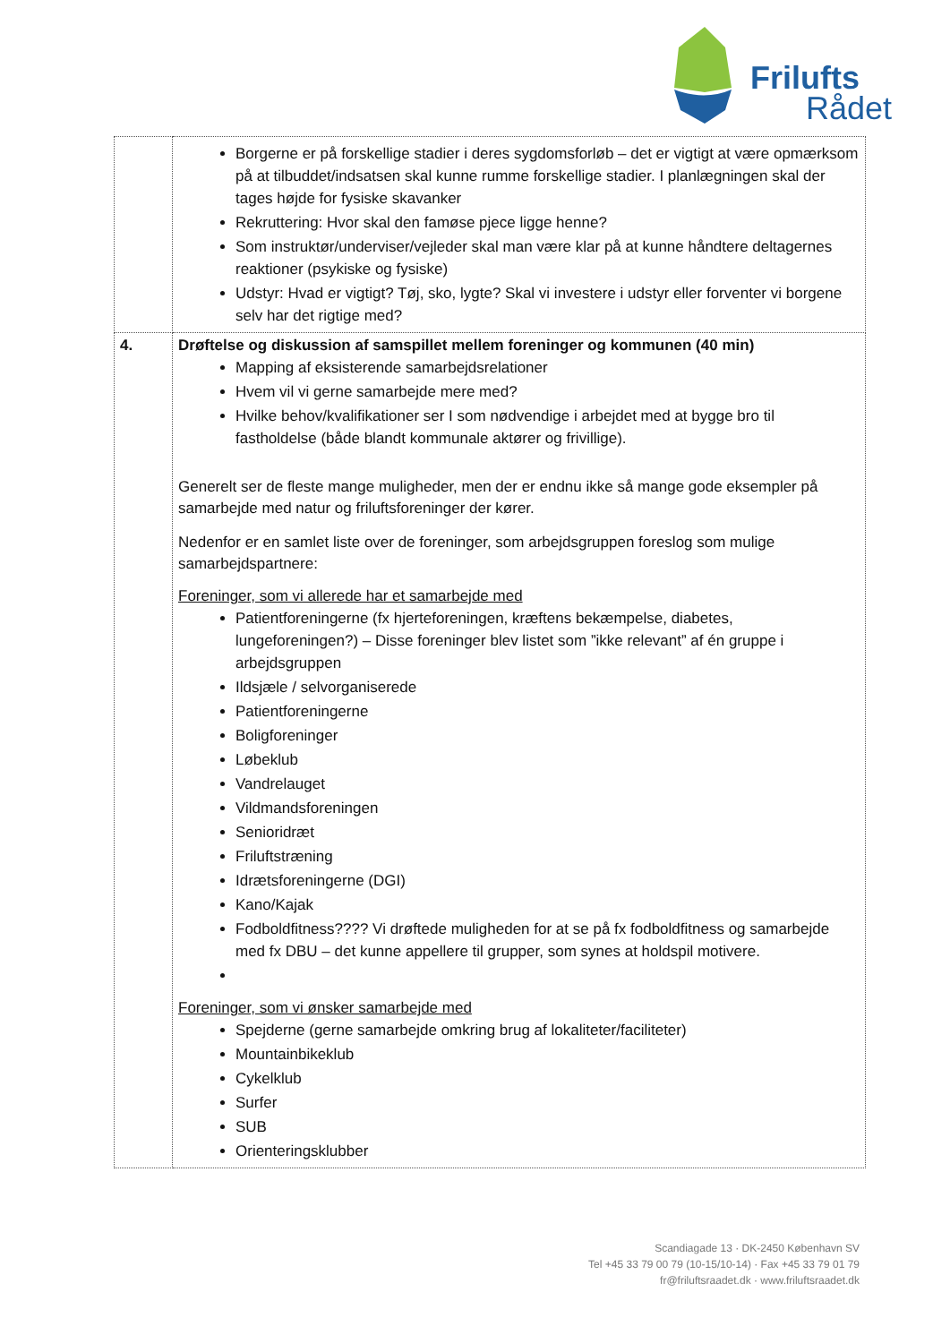Frilufts
Rådet
| | Borgerne er på forskellige stadier i deres sygdomsforløb – det er vigtigt at være opmærksom på at tilbuddet/indsatsen skal kunne rumme forskellige stadier. I planlægningen skal der tages højde for fysiske skavanker Rekruttering: Hvor skal den famøse pjece ligge henne? Som instruktør/underviser/vejleder skal man være klar på at kunne håndtere deltagernes reaktioner (psykiske og fysiske) Udstyr: Hvad er vigtigt? Tøj, sko, lygte? Skal vi investere i udstyr eller forventer vi borgene selv har det rigtige med? |
| 4. | Drøftelse og diskussion af samspillet mellem foreninger og kommunen (40 min) Mapping af eksisterende samarbejdsrelationer Hvem vil vi gerne samarbejde mere med? Hvilke behov/kvalifikationer ser I som nødvendige i arbejdet med at bygge bro til fastholdelse (både blandt kommunale aktører og frivillige). Generelt ser de fleste mange muligheder, men der er endnu ikke så mange gode eksempler på samarbejde med natur og friluftsforeninger der kører. Nedenfor er en samlet liste over de foreninger, som arbejdsgruppen foreslog som mulige samarbejdspartnere: Foreninger, som vi allerede har et samarbejde med Patientforeningerne (fx hjerteforeningen, kræftens bekæmpelse, diabetes, lungeforeningen?) – Disse foreninger blev listet som ”ikke relevant” af én gruppe i arbejdsgruppen Ildsjæle / selvorganiserede Patientforeningerne Boligforeninger Løbeklub Vandrelauget Vildmandsforeningen Senioridræt Friluftstræning Idrætsforeningerne (DGI) Kano/Kajak Fodboldfitness???? Vi drøftede muligheden for at se på fx fodboldfitness og samarbejde med fx DBU – det kunne appellere til grupper, som synes at holdspil motivere. Foreninger, som vi ønsker samarbejde med Spejderne (gerne samarbejde omkring brug af lokaliteter/faciliteter) Mountainbikeklub Cykelklub Surfer SUB Orienteringsklubber |
Scandiagade 13 · DK-2450 København SV
Tel +45 33 79 00 79 (10-15/10-14) · Fax +45 33 79 01 79
fr@friluftsraadet.dk · www.friluftsraadet.dk